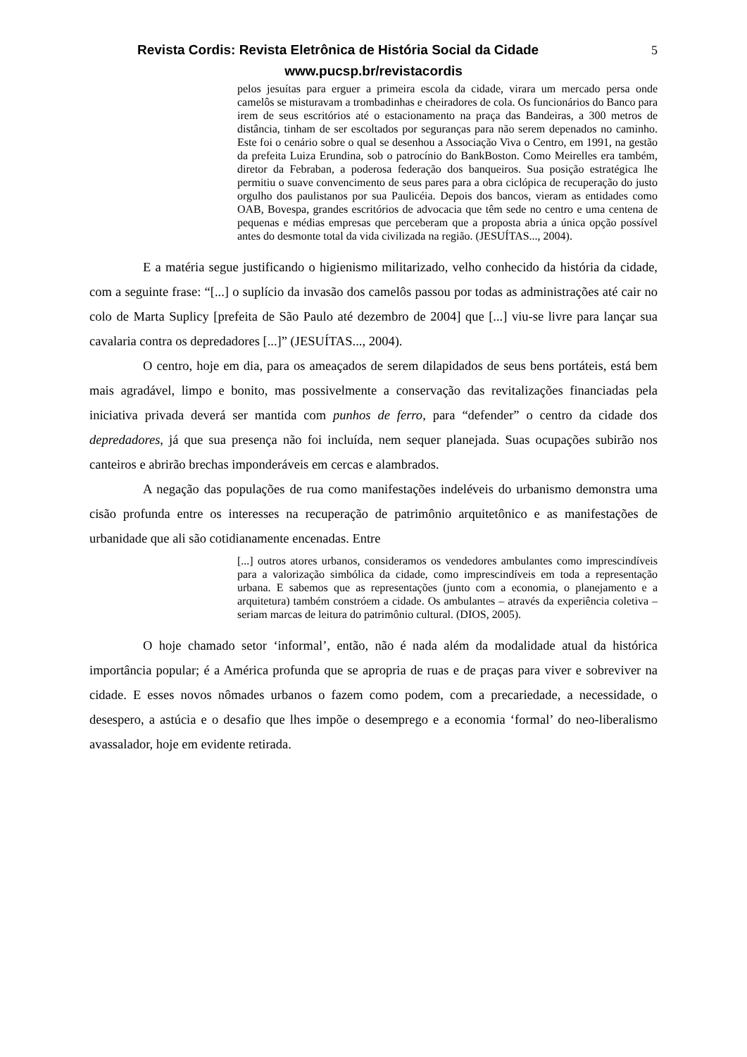Revista Cordis: Revista Eletrônica de História Social da Cidade 5
www.pucsp.br/revistacordis
pelos jesuítas para erguer a primeira escola da cidade, virara um mercado persa onde camelôs se misturavam a trombadinhas e cheiradores de cola. Os funcionários do Banco para irem de seus escritórios até o estacionamento na praça das Bandeiras, a 300 metros de distância, tinham de ser escoltados por seguranças para não serem depenados no caminho. Este foi o cenário sobre o qual se desenhou a Associação Viva o Centro, em 1991, na gestão da prefeita Luiza Erundina, sob o patrocínio do BankBoston. Como Meirelles era também, diretor da Febraban, a poderosa federação dos banqueiros. Sua posição estratégica lhe permitiu o suave convencimento de seus pares para a obra ciclópica de recuperação do justo orgulho dos paulistanos por sua Paulicéia. Depois dos bancos, vieram as entidades como OAB, Bovespa, grandes escritórios de advocacia que têm sede no centro e uma centena de pequenas e médias empresas que perceberam que a proposta abria a única opção possível antes do desmonte total da vida civilizada na região. (JESUÍTAS..., 2004).
E a matéria segue justificando o higienismo militarizado, velho conhecido da história da cidade, com a seguinte frase: “[...] o suplício da invasão dos camelôs passou por todas as administrações até cair no colo de Marta Suplicy [prefeita de São Paulo até dezembro de 2004] que [...] viu-se livre para lançar sua cavalaria contra os depredadores [...]” (JESUÍTAS..., 2004).
O centro, hoje em dia, para os ameaçados de serem dilapidados de seus bens portáteis, está bem mais agradável, limpo e bonito, mas possivelmente a conservação das revitalizações financiadas pela iniciativa privada deverá ser mantida com punhos de ferro, para “defender” o centro da cidade dos depredadores, já que sua presença não foi incluída, nem sequer planejada. Suas ocupações subirão nos canteiros e abrirão brechas imponderáveis em cercas e alambrados.
A negação das populações de rua como manifestações indeléveis do urbanismo demonstra uma cisão profunda entre os interesses na recuperação de patrimônio arquitetônico e as manifestações de urbanidade que ali são cotidianamente encenadas. Entre
[...] outros atores urbanos, consideramos os vendedores ambulantes como imprescindíveis para a valorização simbólica da cidade, como imprescindíveis em toda a representação urbana. E sabemos que as representações (junto com a economia, o planejamento e a arquitetura) também constróem a cidade. Os ambulantes – através da experiência coletiva – seriam marcas de leitura do patrimônio cultural. (DIOS, 2005).
O hoje chamado setor ‘informal’, então, não é nada além da modalidade atual da histórica importância popular; é a América profunda que se apropria de ruas e de praças para viver e sobreviver na cidade. E esses novos nômades urbanos o fazem como podem, com a precariedade, a necessidade, o desespero, a astúcia e o desafio que lhes impõe o desemprego e a economia ‘formal’ do neo-liberalismo avassalador, hoje em evidente retirada.